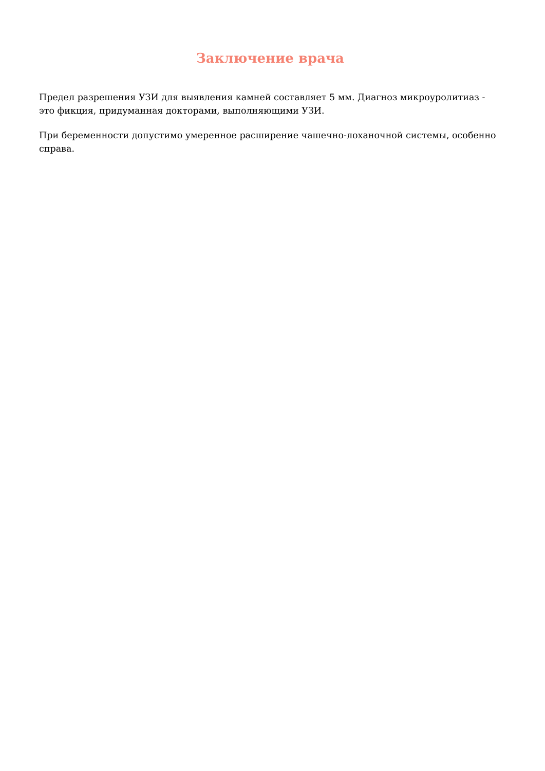Заключение врача
Предел разрешения УЗИ для выявления камней составляет 5 мм. Диагноз микроуролитиаз - это фикция, придуманная докторами, выполняющими УЗИ.
При беременности допустимо умеренное расширение чашечно-лоханочной системы, особенно справа.